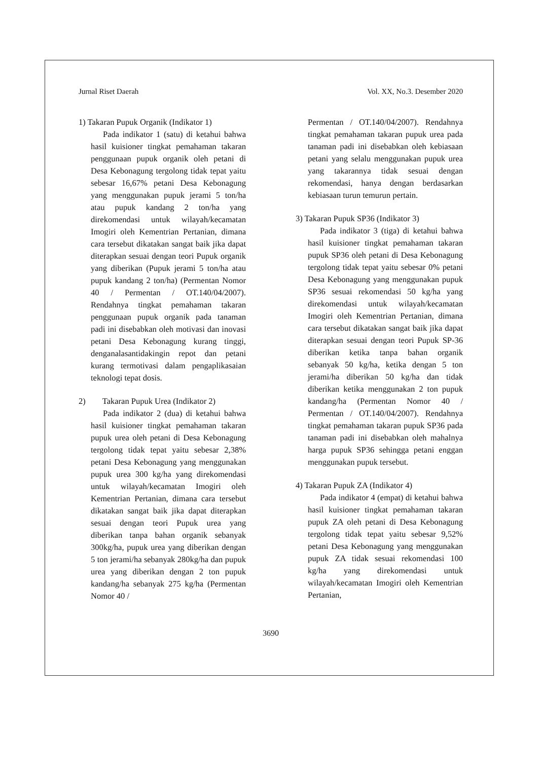Jurnal Riset Daerah Vol. XX, No.3. Desember 2020
1) Takaran Pupuk Organik (Indikator 1)
Pada indikator 1 (satu) di ketahui bahwa hasil kuisioner tingkat pemahaman takaran penggunaan pupuk organik oleh petani di Desa Kebonagung tergolong tidak tepat yaitu sebesar 16,67% petani Desa Kebonagung yang menggunakan pupuk jerami 5 ton/ha atau pupuk kandang 2 ton/ha yang direkomendasi untuk wilayah/kecamatan Imogiri oleh Kementrian Pertanian, dimana cara tersebut dikatakan sangat baik jika dapat diterapkan sesuai dengan teori Pupuk organik yang diberikan (Pupuk jerami 5 ton/ha atau pupuk kandang 2 ton/ha) (Permentan Nomor 40 / Permentan / OT.140/04/2007). Rendahnya tingkat pemahaman takaran penggunaan pupuk organik pada tanaman padi ini disebabkan oleh motivasi dan inovasi petani Desa Kebonagung kurang tinggi, denganalasantidakingin repot dan petani kurang termotivasi dalam pengaplikasaian teknologi tepat dosis.
2) Takaran Pupuk Urea (Indikator 2)
Pada indikator 2 (dua) di ketahui bahwa hasil kuisioner tingkat pemahaman takaran pupuk urea oleh petani di Desa Kebonagung tergolong tidak tepat yaitu sebesar 2,38% petani Desa Kebonagung yang menggunakan pupuk urea 300 kg/ha yang direkomendasi untuk wilayah/kecamatan Imogiri oleh Kementrian Pertanian, dimana cara tersebut dikatakan sangat baik jika dapat diterapkan sesuai dengan teori Pupuk urea yang diberikan tanpa bahan organik sebanyak 300kg/ha, pupuk urea yang diberikan dengan 5 ton jerami/ha sebanyak 280kg/ha dan pupuk urea yang diberikan dengan 2 ton pupuk kandang/ha sebanyak 275 kg/ha (Permentan Nomor 40 /
Permentan / OT.140/04/2007). Rendahnya tingkat pemahaman takaran pupuk urea pada tanaman padi ini disebabkan oleh kebiasaan petani yang selalu menggunakan pupuk urea yang takarannya tidak sesuai dengan rekomendasi, hanya dengan berdasarkan kebiasaan turun temurun pertain.
3) Takaran Pupuk SP36 (Indikator 3)
Pada indikator 3 (tiga) di ketahui bahwa hasil kuisioner tingkat pemahaman takaran pupuk SP36 oleh petani di Desa Kebonagung tergolong tidak tepat yaitu sebesar 0% petani Desa Kebonagung yang menggunakan pupuk SP36 sesuai rekomendasi 50 kg/ha yang direkomendasi untuk wilayah/kecamatan Imogiri oleh Kementrian Pertanian, dimana cara tersebut dikatakan sangat baik jika dapat diterapkan sesuai dengan teori Pupuk SP-36 diberikan ketika tanpa bahan organik sebanyak 50 kg/ha, ketika dengan 5 ton jerami/ha diberikan 50 kg/ha dan tidak diberikan ketika menggunakan 2 ton pupuk kandang/ha (Permentan Nomor 40 / Permentan / OT.140/04/2007). Rendahnya tingkat pemahaman takaran pupuk SP36 pada tanaman padi ini disebabkan oleh mahalnya harga pupuk SP36 sehingga petani enggan menggunakan pupuk tersebut.
4) Takaran Pupuk ZA (Indikator 4)
Pada indikator 4 (empat) di ketahui bahwa hasil kuisioner tingkat pemahaman takaran pupuk ZA oleh petani di Desa Kebonagung tergolong tidak tepat yaitu sebesar 9,52% petani Desa Kebonagung yang menggunakan pupuk ZA tidak sesuai rekomendasi 100 kg/ha yang direkomendasi untuk wilayah/kecamatan Imogiri oleh Kementrian Pertanian,
3690